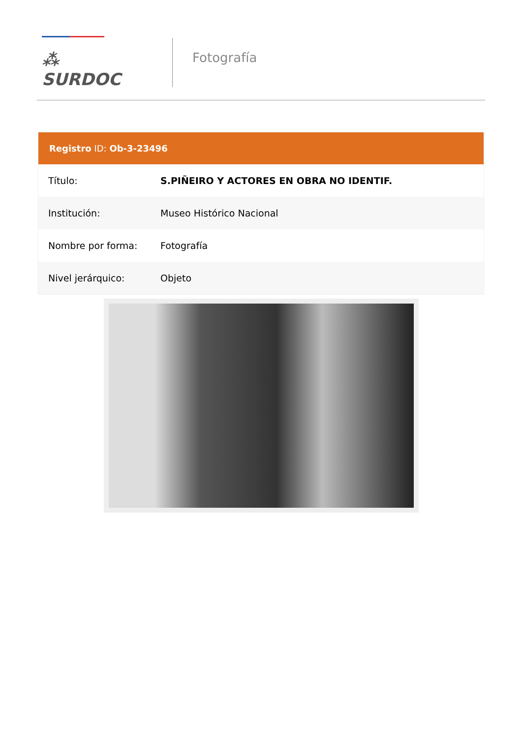⁂ SURDOC
Fotografía
Registro ID: Ob-3-23496
| Título: | S.PIÑEIRO Y ACTORES EN OBRA NO IDENTIF. |
| Institución: | Museo Histórico Nacional |
| Nombre por forma: | Fotografía |
| Nivel jerárquico: | Objeto |